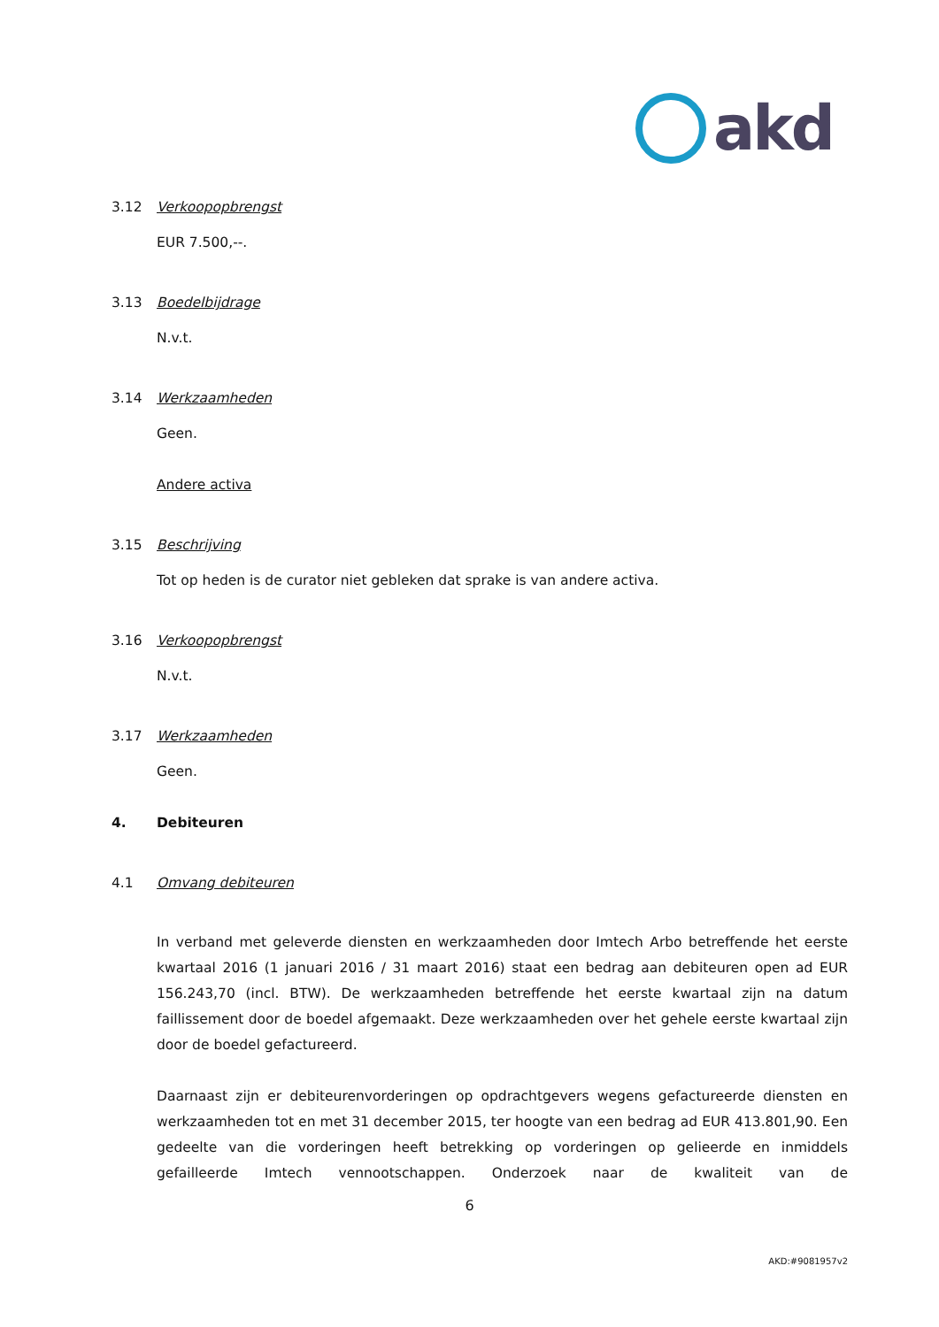akd
3.12 Verkoopopbrengst
EUR 7.500,--.
3.13 Boedelbijdrage
N.v.t.
3.14 Werkzaamheden
Geen.
Andere activa
3.15 Beschrijving
Tot op heden is de curator niet gebleken dat sprake is van andere activa.
3.16 Verkoopopbrengst
N.v.t.
3.17 Werkzaamheden
Geen.
4. Debiteuren
4.1 Omvang debiteuren
In verband met geleverde diensten en werkzaamheden door Imtech Arbo betreffende het eerste kwartaal 2016 (1 januari 2016 / 31 maart 2016) staat een bedrag aan debiteuren open ad EUR 156.243,70 (incl. BTW). De werkzaamheden betreffende het eerste kwartaal zijn na datum faillissement door de boedel afgemaakt. Deze werkzaamheden over het gehele eerste kwartaal zijn door de boedel gefactureerd.
Daarnaast zijn er debiteurenvorderingen op opdrachtgevers wegens gefactureerde diensten en werkzaamheden tot en met 31 december 2015, ter hoogte van een bedrag ad EUR 413.801,90. Een gedeelte van die vorderingen heeft betrekking op vorderingen op gelieerde en inmiddels gefailleerde Imtech vennootschappen. Onderzoek naar de kwaliteit van de
6
AKD:#9081957v2